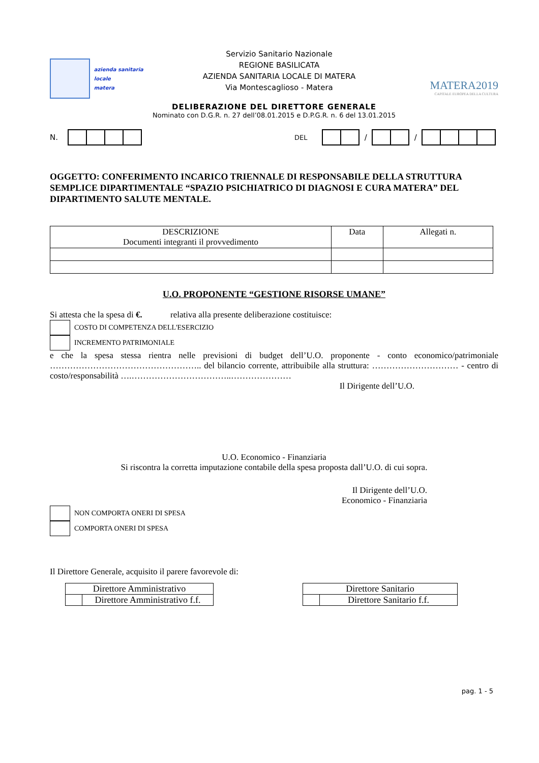azienda sanitaria locale
matera
Servizio Sanitario Nazionale
REGIONE BASILICATA
AZIENDA SANITARIA LOCALE DI MATERA
Via Montescaglioso - Matera
MATERA2019
CAPITALE EUROPEA DELLA CULTURA
DELIBERAZIONE DEL DIRETTORE GENERALE
Nominato con D.G.R. n. 27 dell’08.01.2015 e D.P.G.R. n. 6 del 13.01.2015
N. DEL / /
OGGETTO: CONFERIMENTO INCARICO TRIENNALE DI RESPONSABILE DELLA STRUTTURA SEMPLICE DIPARTIMENTALE “SPAZIO PSICHIATRICO DI DIAGNOSI E CURA MATERA” DEL DIPARTIMENTO SALUTE MENTALE.
| DESCRIZIONE Documenti integranti il provvedimento | Data | Allegati n. |
| --- | --- | --- |
U.O. PROPONENTE “GESTIONE RISORSE UMANE”
Si attesta che la spesa di €. relativa alla presente deliberazione costituisce:
COSTO DI COMPETENZA DELL'ESERCIZIO
INCREMENTO PATRIMONIALE
e che la spesa stessa rientra nelle previsioni di budget dell’U.O. proponente - conto economico/patrimoniale …………………………………………….. del bilancio corrente, attribuibile alla struttura: ………………………… - centro di costo/responsabilità ….……………………………..…………………
Il Dirigente dell’U.O.
U.O. Economico - Finanziaria
Si riscontra la corretta imputazione contabile della spesa proposta dall’U.O. di cui sopra.
Il Dirigente dell’U.O.
Economico - Finanziaria
NON COMPORTA ONERI DI SPESA
COMPORTA ONERI DI SPESA
Il Direttore Generale, acquisito il parere favorevole di:
| Direttore Amministrativo | |
| | Direttore Amministrativo f.f. |
| Direttore Sanitario | |
| | Direttore Sanitario f.f. |
pag. 1 - 5